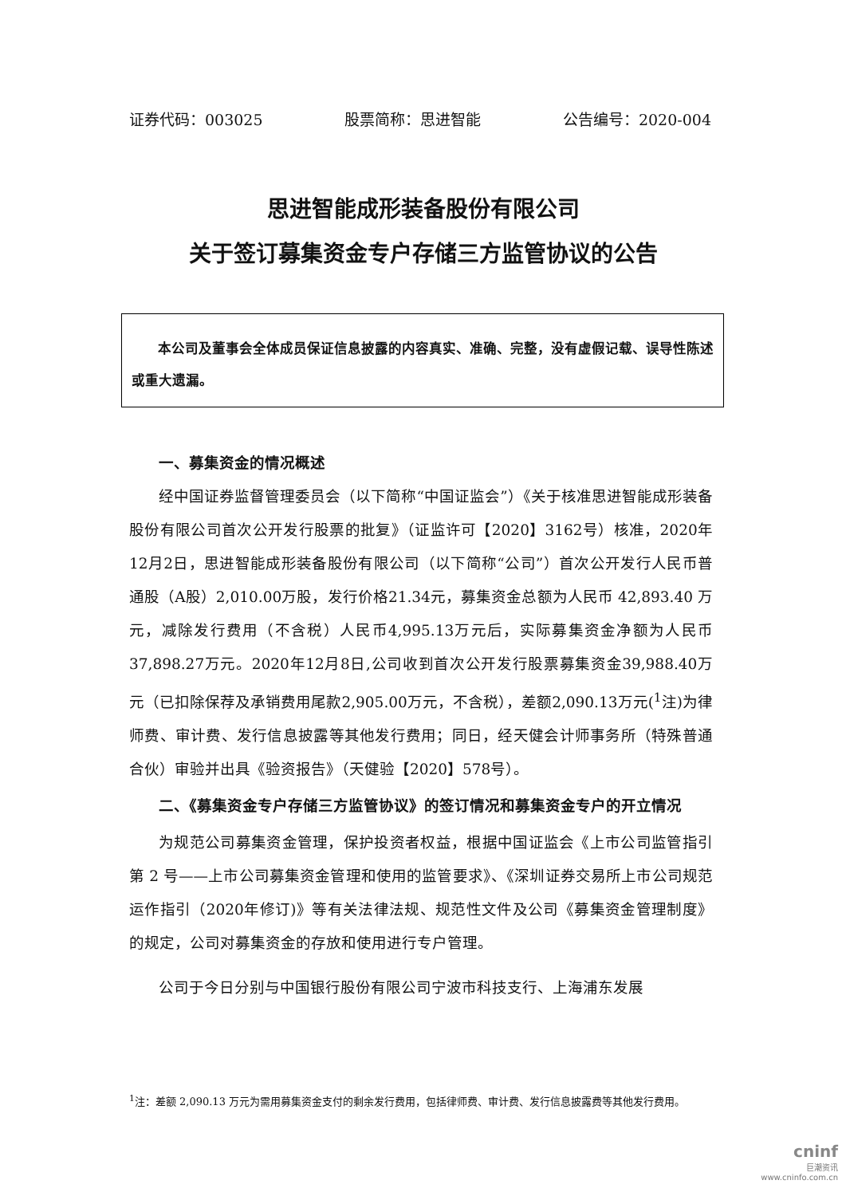证券代码：003025 股票简称：思进智能 公告编号：2020-004
思进智能成形装备股份有限公司
关于签订募集资金专户存储三方监管协议的公告
  本公司及董事会全体成员保证信息披露的内容真实、准确、完整，没有虚假记载、误导性陈述或重大遗漏。
一、募集资金的情况概述
经中国证券监督管理委员会（以下简称“中国证监会”）《关于核准思进智能成形装备股份有限公司首次公开发行股票的批复》（证监许可【2020】3162号）核准，2020年12月2日，思进智能成形装备股份有限公司（以下简称“公司”）首次公开发行人民币普通股（A股）2,010.00万股，发行价格21.34元，募集资金总额为人民币 42,893.40 万元，减除发行费用（不含税）人民币4,995.13万元后，实际募集资金净额为人民币37,898.27万元。2020年12月8日,公司收到首次公开发行股票募集资金39,988.40万元（已扣除保荐及承销费用尾款2,905.00万元，不含税），差额2,090.13万元(<sup>1</sup>注)为律师费、审计费、发行信息披露等其他发行费用；同日，经天健会计师事务所（特殊普通合伙）审验并出具《验资报告》（天健验【2020】578号）。
二、《募集资金专户存储三方监管协议》的签订情况和募集资金专户的开立情况
为规范公司募集资金管理，保护投资者权益，根据中国证监会《上市公司监管指引第 2 号——上市公司募集资金管理和使用的监管要求》、《深圳证券交易所上市公司规范运作指引（2020年修订)》等有关法律法规、规范性文件及公司《募集资金管理制度》的规定，公司对募集资金的存放和使用进行专户管理。
公司于今日分别与中国银行股份有限公司宁波市科技支行、上海浦东发展
<sup>1</sup> 注：差额 2,090.13 万元为需用募集资金支付的剩余发行费用，包括律师费、审计费、发行信息披露费等其他发行费用。
cninf
巨潮资讯
www.cninfo.com.cn